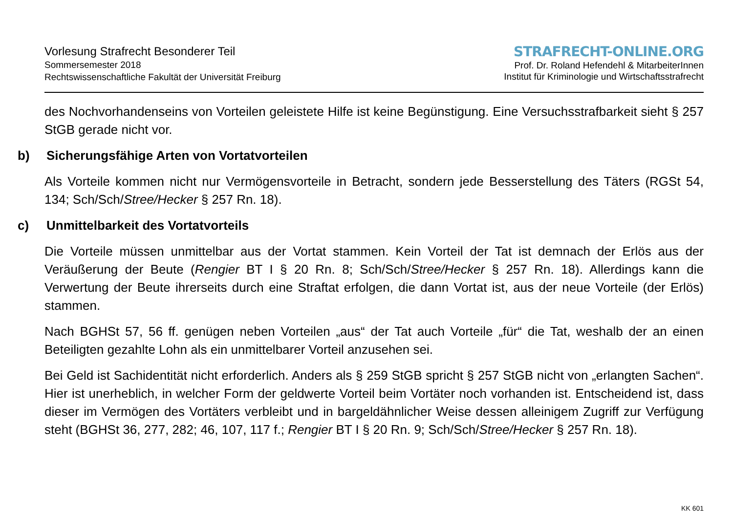Vorlesung Strafrecht Besonderer Teil
Sommersemester 2018
Rechtswissenschaftliche Fakultät der Universität Freiburg
STRAFRECHT-ONLINE.ORG
Prof. Dr. Roland Hefendehl & MitarbeiterInnen
Institut für Kriminologie und Wirtschaftsstrafrecht
des Nochvorhandenseins von Vorteilen geleistete Hilfe ist keine Begünstigung. Eine Versuchsstrafbarkeit sieht § 257 StGB gerade nicht vor.
b) Sicherungsfähige Arten von Vortatvorteilen
Als Vorteile kommen nicht nur Vermögensvorteile in Betracht, sondern jede Besserstellung des Täters (RGSt 54, 134; Sch/Sch/Stree/Hecker § 257 Rn. 18).
c) Unmittelbarkeit des Vortatvorteils
Die Vorteile müssen unmittelbar aus der Vortat stammen. Kein Vorteil der Tat ist demnach der Erlös aus der Veräußerung der Beute (Rengier BT I § 20 Rn. 8; Sch/Sch/Stree/Hecker § 257 Rn. 18). Allerdings kann die Verwertung der Beute ihrerseits durch eine Straftat erfolgen, die dann Vortat ist, aus der neue Vorteile (der Erlös) stammen.
Nach BGHSt 57, 56 ff. genügen neben Vorteilen „aus“ der Tat auch Vorteile „für“ die Tat, weshalb der an einen Beteiligten gezahlte Lohn als ein unmittelbarer Vorteil anzusehen sei.
Bei Geld ist Sachidentität nicht erforderlich. Anders als § 259 StGB spricht § 257 StGB nicht von „erlangten Sachen“. Hier ist unerheblich, in welcher Form der geldwerte Vorteil beim Vortäter noch vorhanden ist. Entscheidend ist, dass dieser im Vermögen des Vortäters verbleibt und in bargeldähnlicher Weise dessen alleinigem Zugriff zur Verfügung steht (BGHSt 36, 277, 282; 46, 107, 117 f.; Rengier BT I § 20 Rn. 9; Sch/Sch/Stree/Hecker § 257 Rn. 18).
KK 601